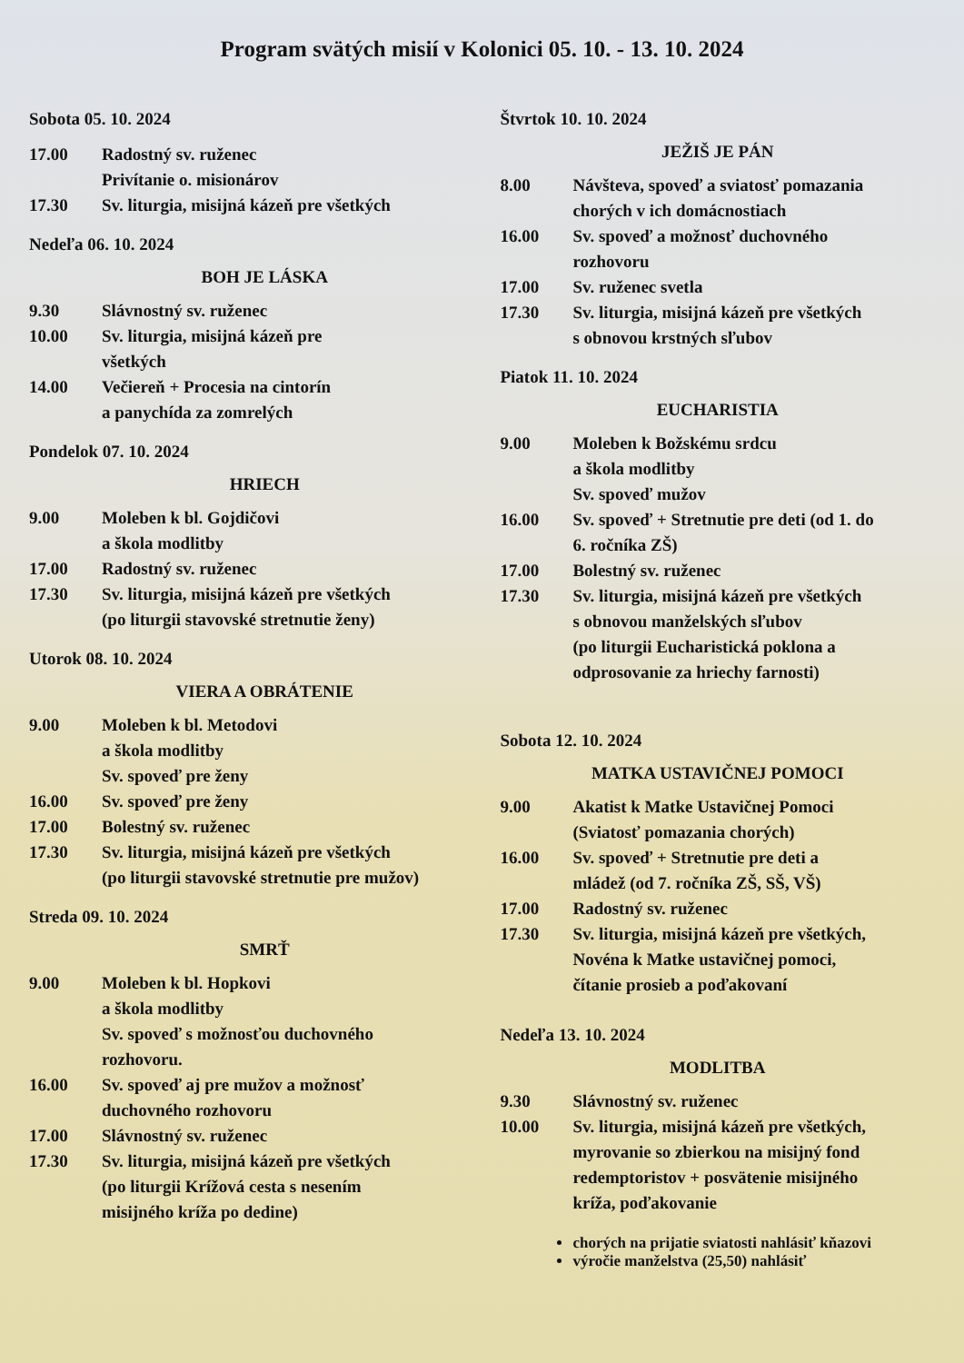Program svätých misií v Kolonici 05. 10. - 13. 10. 2024
Sobota 05. 10. 2024
17.00 Radostný sv. ruženec
Privítanie o. misionárov
17.30 Sv. liturgia, misijná kázeň pre všetkých
Nedeľa 06. 10. 2024
BOH JE LÁSKA
9.30 Slávnostný sv. ruženec
10.00 Sv. liturgia, misijná kázeň pre
všetkých
14.00 Večiereň + Procesia na cintorín
a panychída za zomrelých
Pondelok 07. 10. 2024
HRIECH
9.00 Moleben k bl. Gojdičovi
a škola modlitby
17.00 Radostný sv. ruženec
17.30 Sv. liturgia, misijná kázeň pre všetkých
(po liturgii stavovské stretnutie ženy)
Utorok 08. 10. 2024
VIERA A OBRÁTENIE
9.00 Moleben k bl. Metodovi
a škola modlitby
Sv. spoveď pre ženy
16.00 Sv. spoveď pre ženy
17.00 Bolestný sv. ruženec
17.30 Sv. liturgia, misijná kázeň pre všetkých
(po liturgii stavovské stretnutie pre mužov)
Streda 09. 10. 2024
SMRŤ
9.00 Moleben k bl. Hopkovi
a škola modlitby
Sv. spoveď s možnosťou duchovného
rozhovoru.
16.00 Sv. spoveď aj pre mužov a možnosť
duchovného rozhovoru
17.00 Slávnostný sv. ruženec
17.30 Sv. liturgia, misijná kázeň pre všetkých
(po liturgii Krížová cesta s nesením
misijného kríža po dedine)
Štvrtok 10. 10. 2024
JEŽIŠ JE PÁN
8.00 Návšteva, spoveď a sviatosť pomazania
chorých v ich domácnostiach
16.00 Sv. spoveď a možnosť duchovného
rozhovoru
17.00 Sv. ruženec svetla
17.30 Sv. liturgia, misijná kázeň pre všetkých
s obnovou krstných sľubov
Piatok 11. 10. 2024
EUCHARISTIA
9.00 Moleben k Božskému srdcu
a škola modlitby
Sv. spoveď mužov
16.00 Sv. spoveď + Stretnutie pre deti (od 1. do
6. ročníka ZŠ)
17.00 Bolestný sv. ruženec
17.30 Sv. liturgia, misijná kázeň pre všetkých
s obnovou manželských sľubov
(po liturgii Eucharistická poklona a
odprosovanie za hriechy farnosti)
Sobota 12. 10. 2024
MATKA USTAVIČNEJ POMOCI
9.00 Akatist k Matke Ustavičnej Pomoci
(Sviatosť pomazania chorých)
16.00 Sv. spoveď + Stretnutie pre deti a
mládež (od 7. ročníka ZŠ, SŠ, VŠ)
17.00 Radostný sv. ruženec
17.30 Sv. liturgia, misijná kázeň pre všetkých,
Novéna k Matke ustavičnej pomoci,
čítanie prosieb a poďakovaní
Nedeľa 13. 10. 2024
MODLITBA
9.30 Slávnostný sv. ruženec
10.00 Sv. liturgia, misijná kázeň pre všetkých,
myrovanie so zbierkou na misijný fond
redemptoristov + posvätenie misijného
kríža, poďakovanie
chorých na prijatie sviatosti nahlásiť kňazovi
výročie manželstva (25,50) nahlásiť